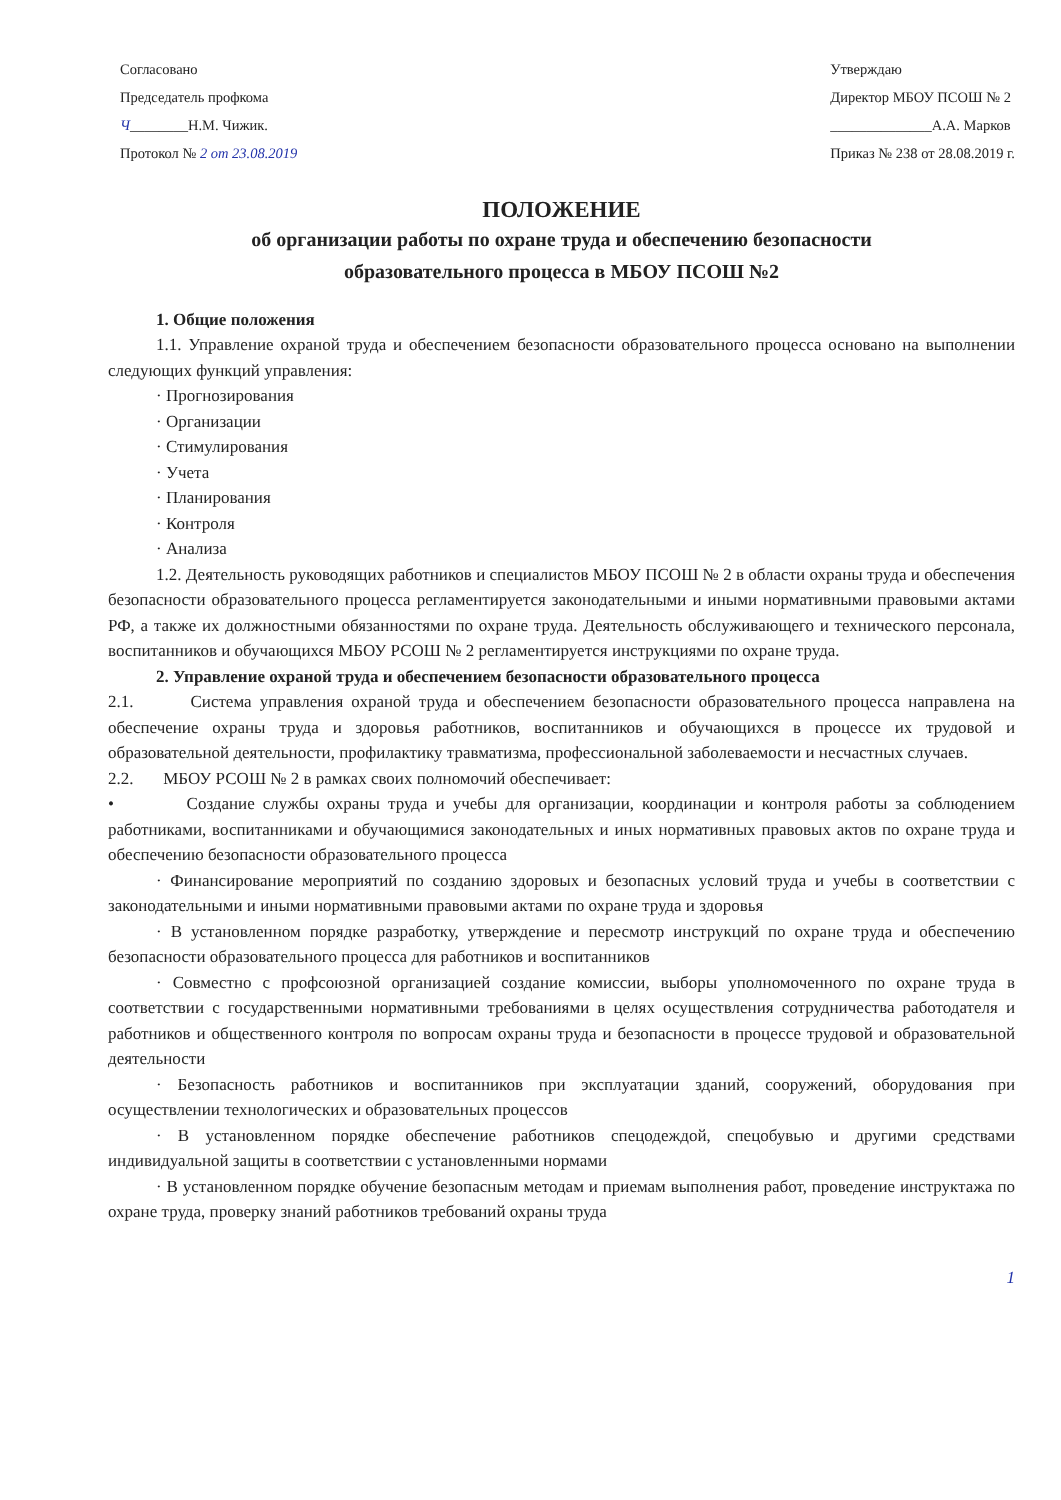Согласовано
Председатель профкома
Ч________Н.М. Чижик.
Протокол № 2 от 23.08.2019
Утверждаю
Директор МБОУ ПСОШ № 2
______________А.А. Марков
Приказ № 238 от 28.08.2019 г.
ПОЛОЖЕНИЕ
об организации работы по охране труда и обеспечению безопасности
образовательного процесса в МБОУ ПСОШ №2
1. Общие положения
1.1. Управление охраной труда и обеспечением безопасности образовательного процесса основано на выполнении следующих функций управления:
· Прогнозирования
· Организации
· Стимулирования
· Учета
· Планирования
· Контроля
· Анализа
1.2. Деятельность руководящих работников и специалистов МБОУ ПСОШ № 2 в области охраны труда и обеспечения безопасности образовательного процесса регламентируется законодательными и иными нормативными правовыми актами РФ, а также их должностными обязанностями по охране труда. Деятельность обслуживающего и технического персонала, воспитанников и обучающихся МБОУ РСОШ № 2 регламентируется инструкциями по охране труда.
2. Управление охраной труда и обеспечением безопасности образовательного процесса
2.1. Система управления охраной труда и обеспечением безопасности образовательного процесса направлена на обеспечение охраны труда и здоровья работников, воспитанников и обучающихся в процессе их трудовой и образовательной деятельности, профилактику травматизма, профессиональной заболеваемости и несчастных случаев.
2.2. МБОУ РСОШ № 2 в рамках своих полномочий обеспечивает:
• Создание службы охраны труда и учебы для организации, координации и контроля работы за соблюдением работниками, воспитанниками и обучающимися законодательных и иных нормативных правовых актов по охране труда и обеспечению безопасности образовательного процесса
· Финансирование мероприятий по созданию здоровых и безопасных условий труда и учебы в соответствии с законодательными и иными нормативными правовыми актами по охране труда и здоровья
· В установленном порядке разработку, утверждение и пересмотр инструкций по охране труда и обеспечению безопасности образовательного процесса для работников и воспитанников
· Совместно с профсоюзной организацией создание комиссии, выборы уполномоченного по охране труда в соответствии с государственными нормативными требованиями в целях осуществления сотрудничества работодателя и работников и общественного контроля по вопросам охраны труда и безопасности в процессе трудовой и образовательной деятельности
· Безопасность работников и воспитанников при эксплуатации зданий, сооружений, оборудования при осуществлении технологических и образовательных процессов
· В установленном порядке обеспечение работников спецодеждой, спецобувью и другими средствами индивидуальной защиты в соответствии с установленными нормами
· В установленном порядке обучение безопасным методам и приемам выполнения работ, проведение инструктажа по охране труда, проверку знаний работников требований охраны труда
1